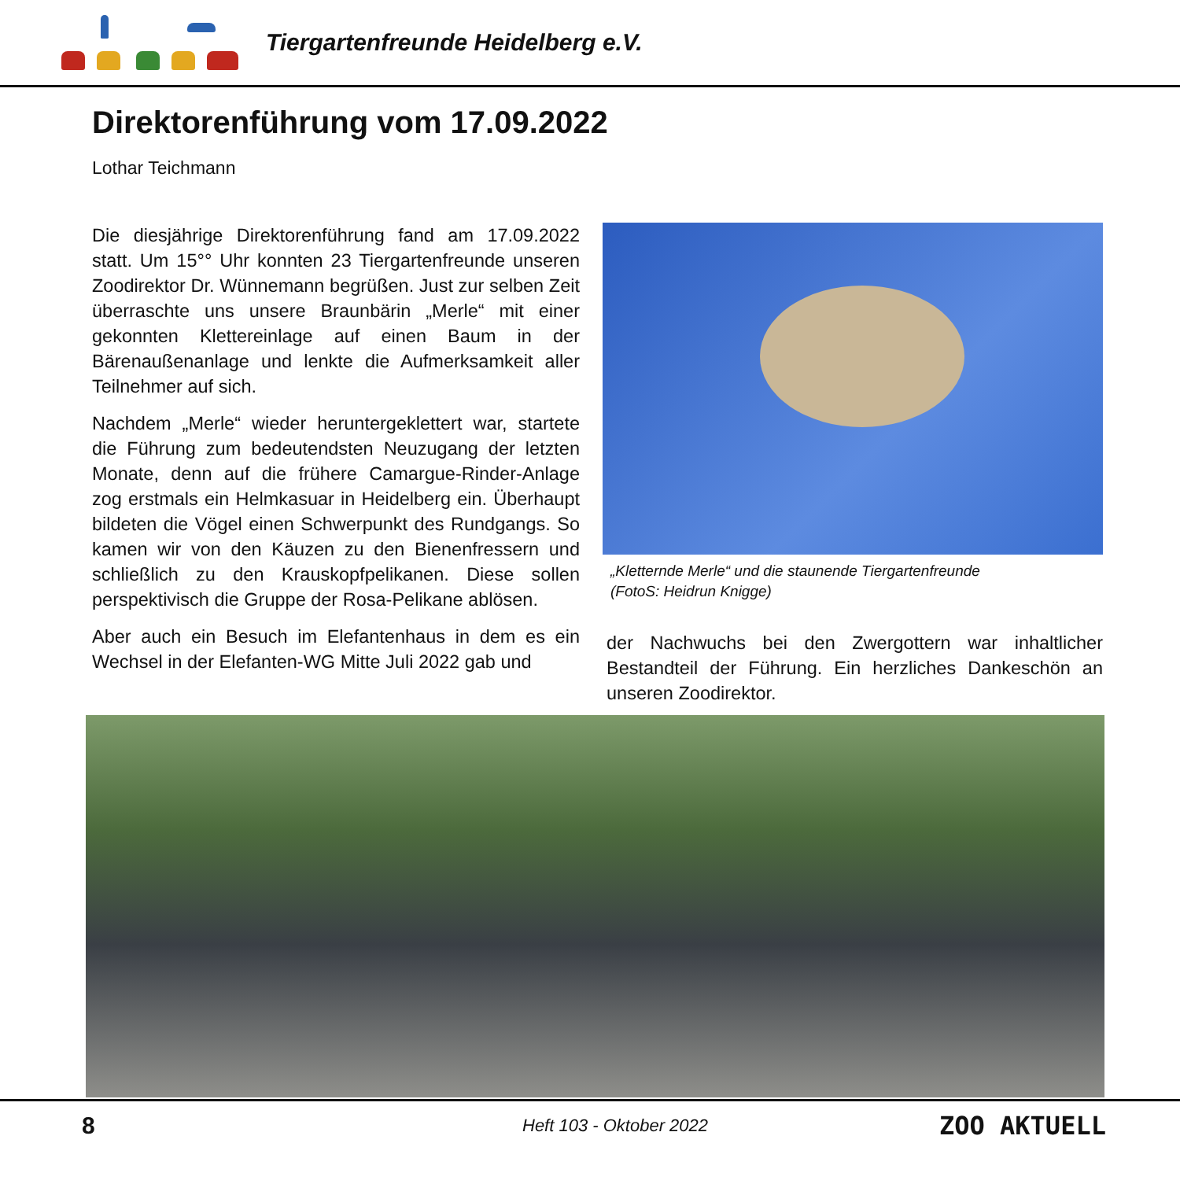Tiergartenfreunde Heidelberg e.V.
Direktorenführung vom 17.09.2022
Lothar Teichmann
Die diesjährige Direktorenführung fand am 17.09.2022 statt. Um 15°° Uhr konnten 23 Tiergartenfreunde unseren Zoodirektor Dr. Wünnemann begrüßen. Just zur selben Zeit überraschte uns unsere Braunbärin „Merle“ mit einer gekonnten Klettereinlage auf einen Baum in der Bärenaußenanlage und lenkte die Aufmerksamkeit aller Teilnehmer auf sich.
Nachdem „Merle“ wieder heruntergeklettert war, startete die Führung zum bedeutendsten Neuzugang der letzten Monate, denn auf die frühere Camargue-Rinder-Anlage zog erstmals ein Helmkasuar in Heidelberg ein. Überhaupt bildeten die Vögel einen Schwerpunkt des Rundgangs. So kamen wir von den Käuzen zu den Bienenfressern und schließlich zu den Krauskopfpelikanen. Diese sollen perspektivisch die Gruppe der Rosa-Pelikane ablösen.
Aber auch ein Besuch im Elefantenhaus in dem es ein Wechsel in der Elefanten-WG Mitte Juli 2022 gab und
„Kletternde Merle“ und die staunende Tiergartenfreunde
(FotoS: Heidrun Knigge)
der Nachwuchs bei den Zwergottern war inhaltlicher Bestandteil der Führung. Ein herzliches Dankeschön an unseren Zoodirektor.
8
Heft 103 - Oktober 2022
ZOO AKTUELL